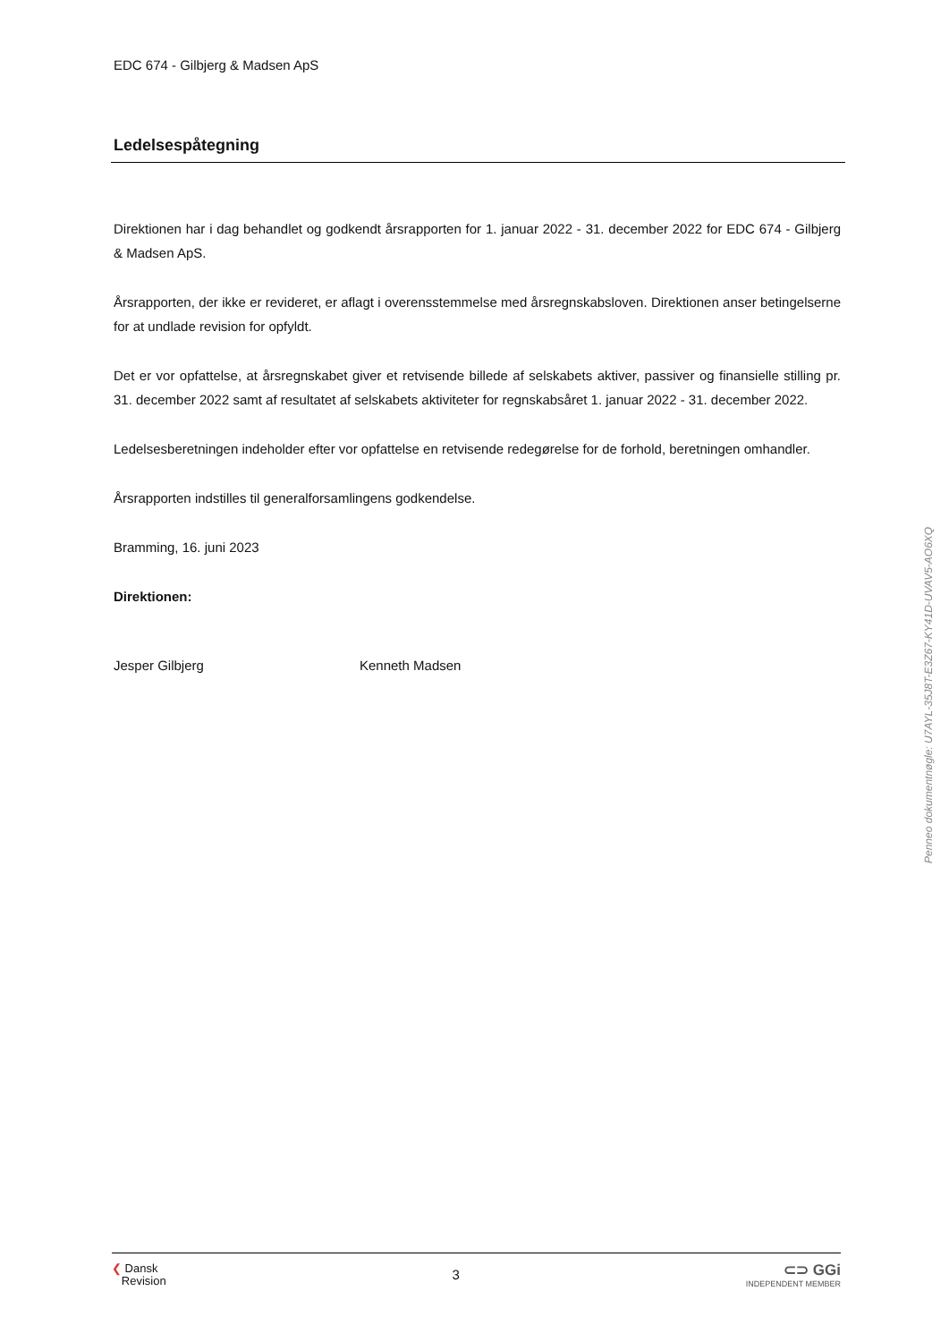EDC 674 - Gilbjerg & Madsen ApS
Ledelsespåtegning
Direktionen har i dag behandlet og godkendt årsrapporten for 1. januar 2022 - 31. december 2022 for EDC 674 - Gilbjerg & Madsen ApS.
Årsrapporten, der ikke er revideret, er aflagt i overensstemmelse med årsregnskabsloven. Direktionen anser betingelserne for at undlade revision for opfyldt.
Det er vor opfattelse, at årsregnskabet giver et retvisende billede af selskabets aktiver, passiver og finansielle stilling pr. 31. december 2022 samt af resultatet af selskabets aktiviteter for regnskabsåret 1. januar 2022 - 31. december 2022.
Ledelsesberetningen indeholder efter vor opfattelse en retvisende redegørelse for de forhold, beretningen omhandler.
Årsrapporten indstilles til generalforsamlingens godkendelse.
Bramming, 16. juni 2023
Direktionen:
Jesper Gilbjerg Kenneth Madsen
❮ Dansk
Revision
3
⊂⊃ GGi
INDEPENDENT MEMBER
Penneo dokumentnøgle: U7AYL-35J8T-E3Z67-KY41D-UVAV5-AO6XQ